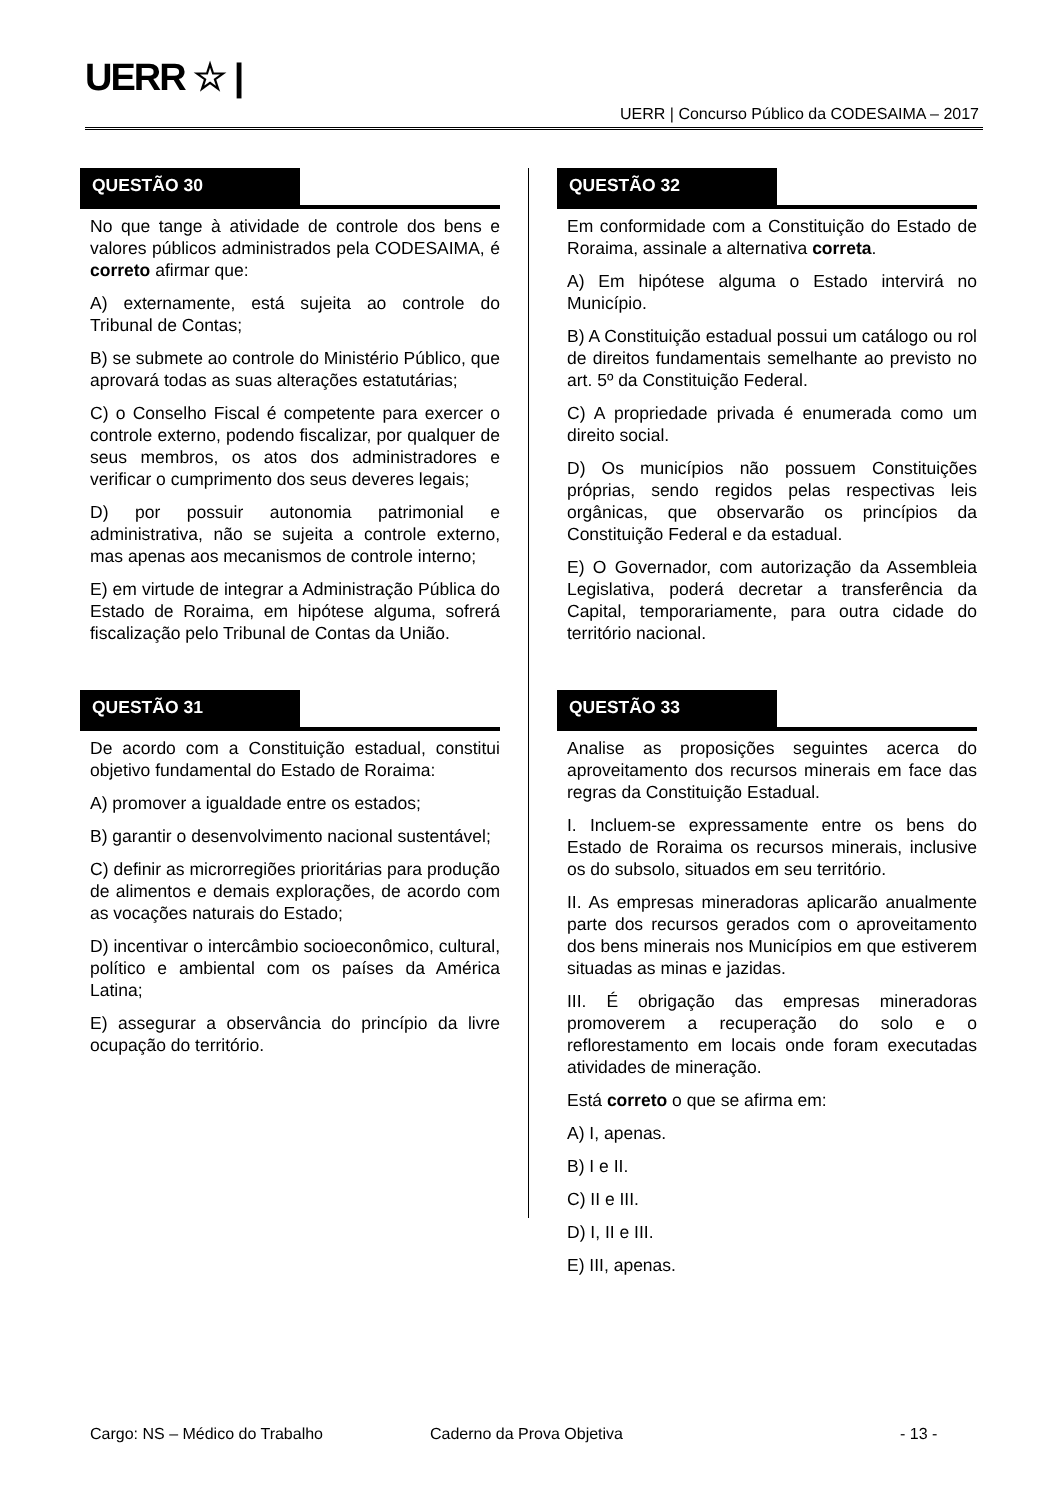UERR ☆ |
UERR | Concurso Público da CODESAIMA – 2017
QUESTÃO 30
No que tange à atividade de controle dos bens e valores públicos administrados pela CODESAIMA, é correto afirmar que:
A) externamente, está sujeita ao controle do Tribunal de Contas;
B) se submete ao controle do Ministério Público, que aprovará todas as suas alterações estatutárias;
C) o Conselho Fiscal é competente para exercer o controle externo, podendo fiscalizar, por qualquer de seus membros, os atos dos administradores e verificar o cumprimento dos seus deveres legais;
D) por possuir autonomia patrimonial e administrativa, não se sujeita a controle externo, mas apenas aos mecanismos de controle interno;
E) em virtude de integrar a Administração Pública do Estado de Roraima, em hipótese alguma, sofrerá fiscalização pelo Tribunal de Contas da União.
QUESTÃO 31
De acordo com a Constituição estadual, constitui objetivo fundamental do Estado de Roraima:
A) promover a igualdade entre os estados;
B) garantir o desenvolvimento nacional sustentável;
C) definir as microrregiões prioritárias para produção de alimentos e demais explorações, de acordo com as vocações naturais do Estado;
D) incentivar o intercâmbio socioeconômico, cultural, político e ambiental com os países da América Latina;
E) assegurar a observância do princípio da livre ocupação do território.
QUESTÃO 32
Em conformidade com a Constituição do Estado de Roraima, assinale a alternativa correta.
A) Em hipótese alguma o Estado intervirá no Município.
B) A Constituição estadual possui um catálogo ou rol de direitos fundamentais semelhante ao previsto no art. 5º da Constituição Federal.
C) A propriedade privada é enumerada como um direito social.
D) Os municípios não possuem Constituições próprias, sendo regidos pelas respectivas leis orgânicas, que observarão os princípios da Constituição Federal e da estadual.
E) O Governador, com autorização da Assembleia Legislativa, poderá decretar a transferência da Capital, temporariamente, para outra cidade do território nacional.
QUESTÃO 33
Analise as proposições seguintes acerca do aproveitamento dos recursos minerais em face das regras da Constituição Estadual.
I. Incluem-se expressamente entre os bens do Estado de Roraima os recursos minerais, inclusive os do subsolo, situados em seu território.
II. As empresas mineradoras aplicarão anualmente parte dos recursos gerados com o aproveitamento dos bens minerais nos Municípios em que estiverem situadas as minas e jazidas.
III. É obrigação das empresas mineradoras promoverem a recuperação do solo e o reflorestamento em locais onde foram executadas atividades de mineração.
Está correto o que se afirma em:
A) I, apenas.
B) I e II.
C) II e III.
D) I, II e III.
E) III, apenas.
Cargo: NS – Médico do Trabalho Caderno da Prova Objetiva - 13 -